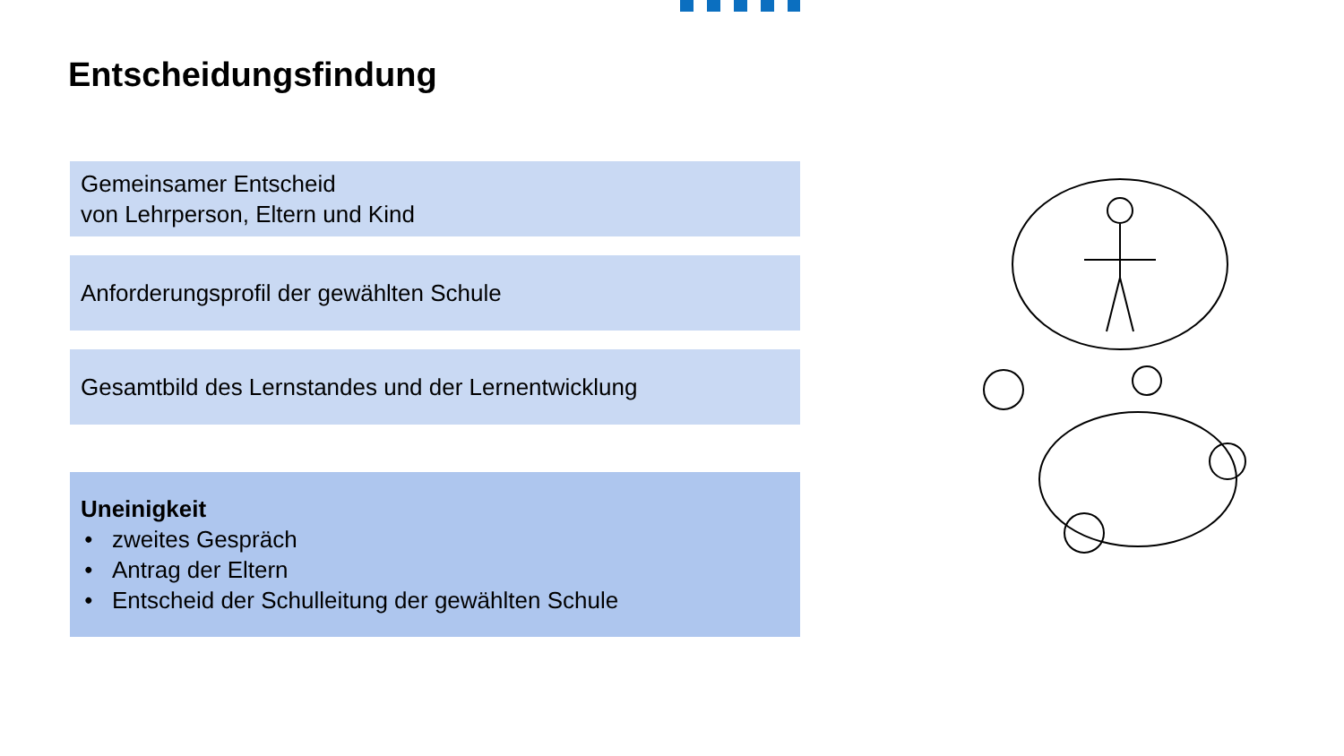Entscheidungsfindung
Gemeinsamer Entscheid
von Lehrperson, Eltern und Kind
Anforderungsprofil der gewählten Schule
Gesamtbild des Lernstandes und der Lernentwicklung
Uneinigkeit
zweites Gespräch
Antrag der Eltern
Entscheid der Schulleitung der gewählten Schule